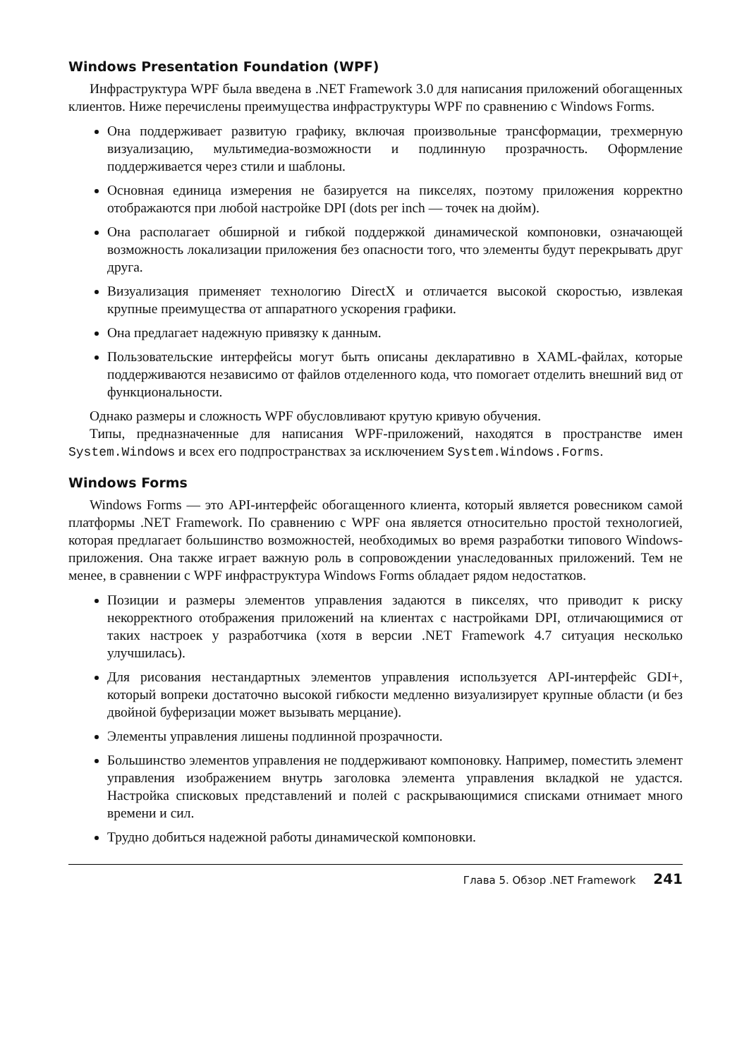Windows Presentation Foundation (WPF)
Инфраструктура WPF была введена в .NET Framework 3.0 для написания приложений обогащенных клиентов. Ниже перечислены преимущества инфраструктуры WPF по сравнению с Windows Forms.
Она поддерживает развитую графику, включая произвольные трансформации, трехмерную визуализацию, мультимедиа-возможности и подлинную прозрачность. Оформление поддерживается через стили и шаблоны.
Основная единица измерения не базируется на пикселях, поэтому приложения корректно отображаются при любой настройке DPI (dots per inch — точек на дюйм).
Она располагает обширной и гибкой поддержкой динамической компоновки, означающей возможность локализации приложения без опасности того, что элементы будут перекрывать друг друга.
Визуализация применяет технологию DirectX и отличается высокой скоростью, извлекая крупные преимущества от аппаратного ускорения графики.
Она предлагает надежную привязку к данным.
Пользовательские интерфейсы могут быть описаны декларативно в XAML-файлах, которые поддерживаются независимо от файлов отделенного кода, что помогает отделить внешний вид от функциональности.
Однако размеры и сложность WPF обусловливают крутую кривую обучения.
Типы, предназначенные для написания WPF-приложений, находятся в пространстве имен System.Windows и всех его подпространствах за исключением System.Windows.Forms.
Windows Forms
Windows Forms — это API-интерфейс обогащенного клиента, который является ровесником самой платформы .NET Framework. По сравнению с WPF она является относительно простой технологией, которая предлагает большинство возможностей, необходимых во время разработки типового Windows-приложения. Она также играет важную роль в сопровождении унаследованных приложений. Тем не менее, в сравнении с WPF инфраструктура Windows Forms обладает рядом недостатков.
Позиции и размеры элементов управления задаются в пикселях, что приводит к риску некорректного отображения приложений на клиентах с настройками DPI, отличающимися от таких настроек у разработчика (хотя в версии .NET Framework 4.7 ситуация несколько улучшилась).
Для рисования нестандартных элементов управления используется API-интерфейс GDI+, который вопреки достаточно высокой гибкости медленно визуализирует крупные области (и без двойной буферизации может вызывать мерцание).
Элементы управления лишены подлинной прозрачности.
Большинство элементов управления не поддерживают компоновку. Например, поместить элемент управления изображением внутрь заголовка элемента управления вкладкой не удастся. Настройка списковых представлений и полей с раскрывающимися списками отнимает много времени и сил.
Трудно добиться надежной работы динамической компоновки.
Глава 5. Обзор .NET Framework 241